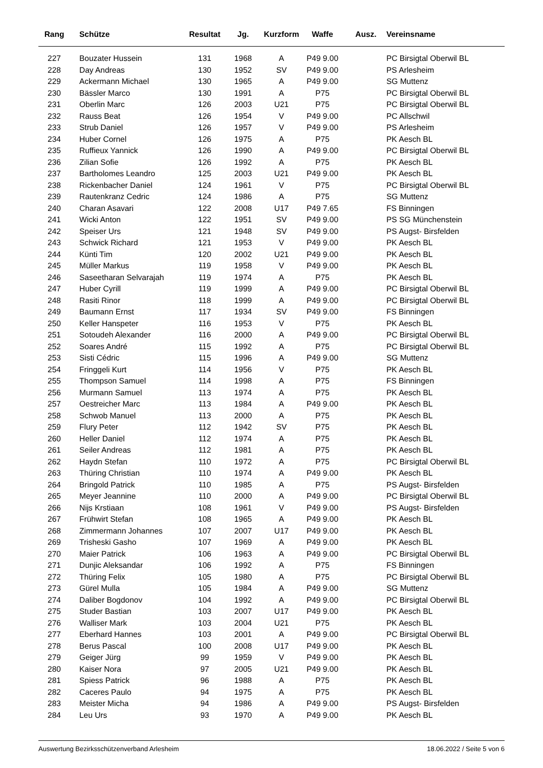| Rang | Schütze | Resultat | Jg. | Kurzform | Waffe | Ausz. | Vereinsname |
| --- | --- | --- | --- | --- | --- | --- | --- |
| 227 | Bouzater Hussein | 131 | 1968 | A | P49 9.00 | | PC Birsigtal Oberwil BL |
| 228 | Day Andreas | 130 | 1952 | SV | P49 9.00 | | PS Arlesheim |
| 229 | Ackermann Michael | 130 | 1965 | A | P49 9.00 | | SG Muttenz |
| 230 | Bässler Marco | 130 | 1991 | A | P75 | | PC Birsigtal Oberwil BL |
| 231 | Oberlin Marc | 126 | 2003 | U21 | P75 | | PC Birsigtal Oberwil BL |
| 232 | Rauss Beat | 126 | 1954 | V | P49 9.00 | | PC Allschwil |
| 233 | Strub Daniel | 126 | 1957 | V | P49 9.00 | | PS Arlesheim |
| 234 | Huber Cornel | 126 | 1975 | A | P75 | | PK Aesch BL |
| 235 | Ruffieux Yannick | 126 | 1990 | A | P49 9.00 | | PC Birsigtal Oberwil BL |
| 236 | Zilian Sofie | 126 | 1992 | A | P75 | | PK Aesch BL |
| 237 | Bartholomes Leandro | 125 | 2003 | U21 | P49 9.00 | | PK Aesch BL |
| 238 | Rickenbacher Daniel | 124 | 1961 | V | P75 | | PC Birsigtal Oberwil BL |
| 239 | Rautenkranz Cedric | 124 | 1986 | A | P75 | | SG Muttenz |
| 240 | Charan Asavari | 122 | 2008 | U17 | P49 7.65 | | FS Binningen |
| 241 | Wicki Anton | 122 | 1951 | SV | P49 9.00 | | PS SG Münchenstein |
| 242 | Speiser Urs | 121 | 1948 | SV | P49 9.00 | | PS Augst- Birsfelden |
| 243 | Schwick Richard | 121 | 1953 | V | P49 9.00 | | PK Aesch BL |
| 244 | Künti Tim | 120 | 2002 | U21 | P49 9.00 | | PK Aesch BL |
| 245 | Müller Markus | 119 | 1958 | V | P49 9.00 | | PK Aesch BL |
| 246 | Saseetharan Selvarajah | 119 | 1974 | A | P75 | | PK Aesch BL |
| 247 | Huber Cyrill | 119 | 1999 | A | P49 9.00 | | PC Birsigtal Oberwil BL |
| 248 | Rasiti Rinor | 118 | 1999 | A | P49 9.00 | | PC Birsigtal Oberwil BL |
| 249 | Baumann Ernst | 117 | 1934 | SV | P49 9.00 | | FS Binningen |
| 250 | Keller Hanspeter | 116 | 1953 | V | P75 | | PK Aesch BL |
| 251 | Sotoudeh Alexander | 116 | 2000 | A | P49 9.00 | | PC Birsigtal Oberwil BL |
| 252 | Soares André | 115 | 1992 | A | P75 | | PC Birsigtal Oberwil BL |
| 253 | Sisti Cédric | 115 | 1996 | A | P49 9.00 | | SG Muttenz |
| 254 | Fringgeli Kurt | 114 | 1956 | V | P75 | | PK Aesch BL |
| 255 | Thompson Samuel | 114 | 1998 | A | P75 | | FS Binningen |
| 256 | Murmann Samuel | 113 | 1974 | A | P75 | | PK Aesch BL |
| 257 | Oestreicher Marc | 113 | 1984 | A | P49 9.00 | | PK Aesch BL |
| 258 | Schwob Manuel | 113 | 2000 | A | P75 | | PK Aesch BL |
| 259 | Flury Peter | 112 | 1942 | SV | P75 | | PK Aesch BL |
| 260 | Heller Daniel | 112 | 1974 | A | P75 | | PK Aesch BL |
| 261 | Seiler Andreas | 112 | 1981 | A | P75 | | PK Aesch BL |
| 262 | Haydn Stefan | 110 | 1972 | A | P75 | | PC Birsigtal Oberwil BL |
| 263 | Thüring Christian | 110 | 1974 | A | P49 9.00 | | PK Aesch BL |
| 264 | Bringold Patrick | 110 | 1985 | A | P75 | | PS Augst- Birsfelden |
| 265 | Meyer Jeannine | 110 | 2000 | A | P49 9.00 | | PC Birsigtal Oberwil BL |
| 266 | Nijs Krstiaan | 108 | 1961 | V | P49 9.00 | | PS Augst- Birsfelden |
| 267 | Frühwirt Stefan | 108 | 1965 | A | P49 9.00 | | PK Aesch BL |
| 268 | Zimmermann Johannes | 107 | 2007 | U17 | P49 9.00 | | PK Aesch BL |
| 269 | Trisheski Gasho | 107 | 1969 | A | P49 9.00 | | PK Aesch BL |
| 270 | Maier Patrick | 106 | 1963 | A | P49 9.00 | | PC Birsigtal Oberwil BL |
| 271 | Dunjic Aleksandar | 106 | 1992 | A | P75 | | FS Binningen |
| 272 | Thüring Felix | 105 | 1980 | A | P75 | | PC Birsigtal Oberwil BL |
| 273 | Gürel Mulla | 105 | 1984 | A | P49 9.00 | | SG Muttenz |
| 274 | Daliber Bogdonov | 104 | 1992 | A | P49 9.00 | | PC Birsigtal Oberwil BL |
| 275 | Studer Bastian | 103 | 2007 | U17 | P49 9.00 | | PK Aesch BL |
| 276 | Walliser Mark | 103 | 2004 | U21 | P75 | | PK Aesch BL |
| 277 | Eberhard Hannes | 103 | 2001 | A | P49 9.00 | | PC Birsigtal Oberwil BL |
| 278 | Berus Pascal | 100 | 2008 | U17 | P49 9.00 | | PK Aesch BL |
| 279 | Geiger Jürg | 99 | 1959 | V | P49 9.00 | | PK Aesch BL |
| 280 | Kaiser Nora | 97 | 2005 | U21 | P49 9.00 | | PK Aesch BL |
| 281 | Spiess Patrick | 96 | 1988 | A | P75 | | PK Aesch BL |
| 282 | Caceres Paulo | 94 | 1975 | A | P75 | | PK Aesch BL |
| 283 | Meister Micha | 94 | 1986 | A | P49 9.00 | | PS Augst- Birsfelden |
| 284 | Leu Urs | 93 | 1970 | A | P49 9.00 | | PK Aesch BL |
Auswertung Bezirksschützenverband Arlesheim 18.06.2022 / Seite 5 von 6